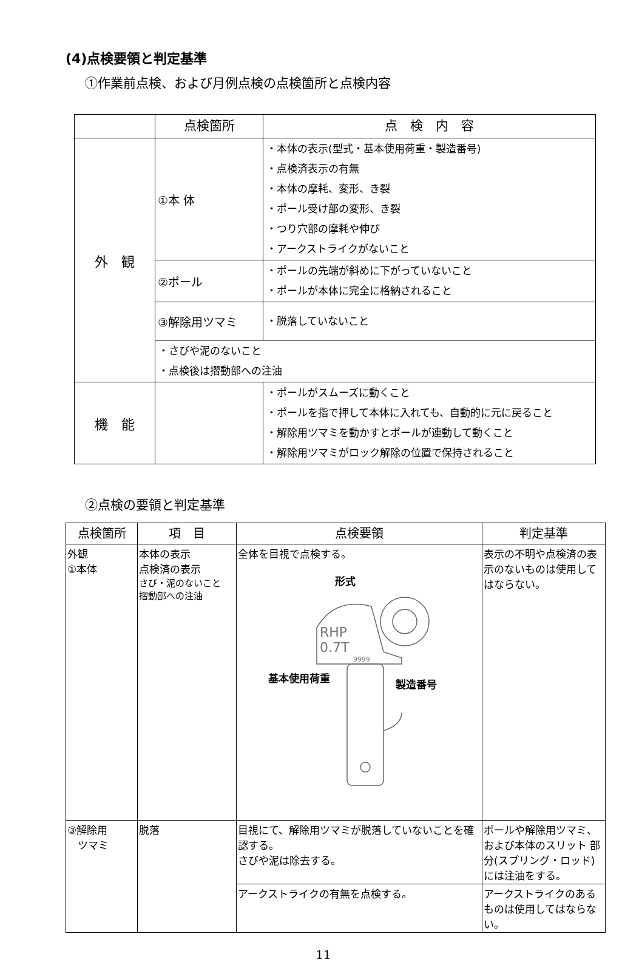(4)点検要領と判定基準
①作業前点検、および月例点検の点検箇所と点検内容
| | 点検箇所 | 点 検 内 容 |
| --- | --- | --- |
| 外 観 | ①本 体 | ・本体の表示(型式・基本使用荷重・製造番号) ・点検済表示の有無 ・本体の摩耗、変形、き裂 ・ポール受け部の変形、き裂 ・つり穴部の摩耗や伸び ・アークストライクがないこと |
| | ②ポール | ・ポールの先端が斜めに下がっていないこと ・ポールが本体に完全に格納されること |
| | ③解除用ツマミ | ・脱落していないこと |
| | ・さびや泥のないこと ・点検後は摺動部への注油 | |
| 機 能 | | ・ポールがスムーズに動くこと ・ポールを指で押して本体に入れても、自動的に元に戻ること ・解除用ツマミを動かすとポールが連動して動くこと ・解除用ツマミがロック解除の位置で保持されること |
②点検の要領と判定基準
| 点検箇所 | 項 目 | 点検要領 | 判定基準 |
| --- | --- | --- | --- |
| 外観 ①本体 | 本体の表示 点検済の表示 さび・泥のないこと 摺動部への注油 | 全体を目視で点検する。 形式 基本使用荷重 製造番号 RHP 0.7T 9999 | 表示の不明や点検済の表示のないものは使用してはならない。 |
| ③解除用 ツマミ | 脱落 | 目視にて、解除用ツマミが脱落していないことを確認する。 さびや泥は除去する。 | ポールや解除用ツマミ、および本体のスリット 部分(スプリング・ロッド)には注油をする。 |
| | | アークストライクの有無を点検する。 | アークストライクのあるものは使用してはならない。 |
11